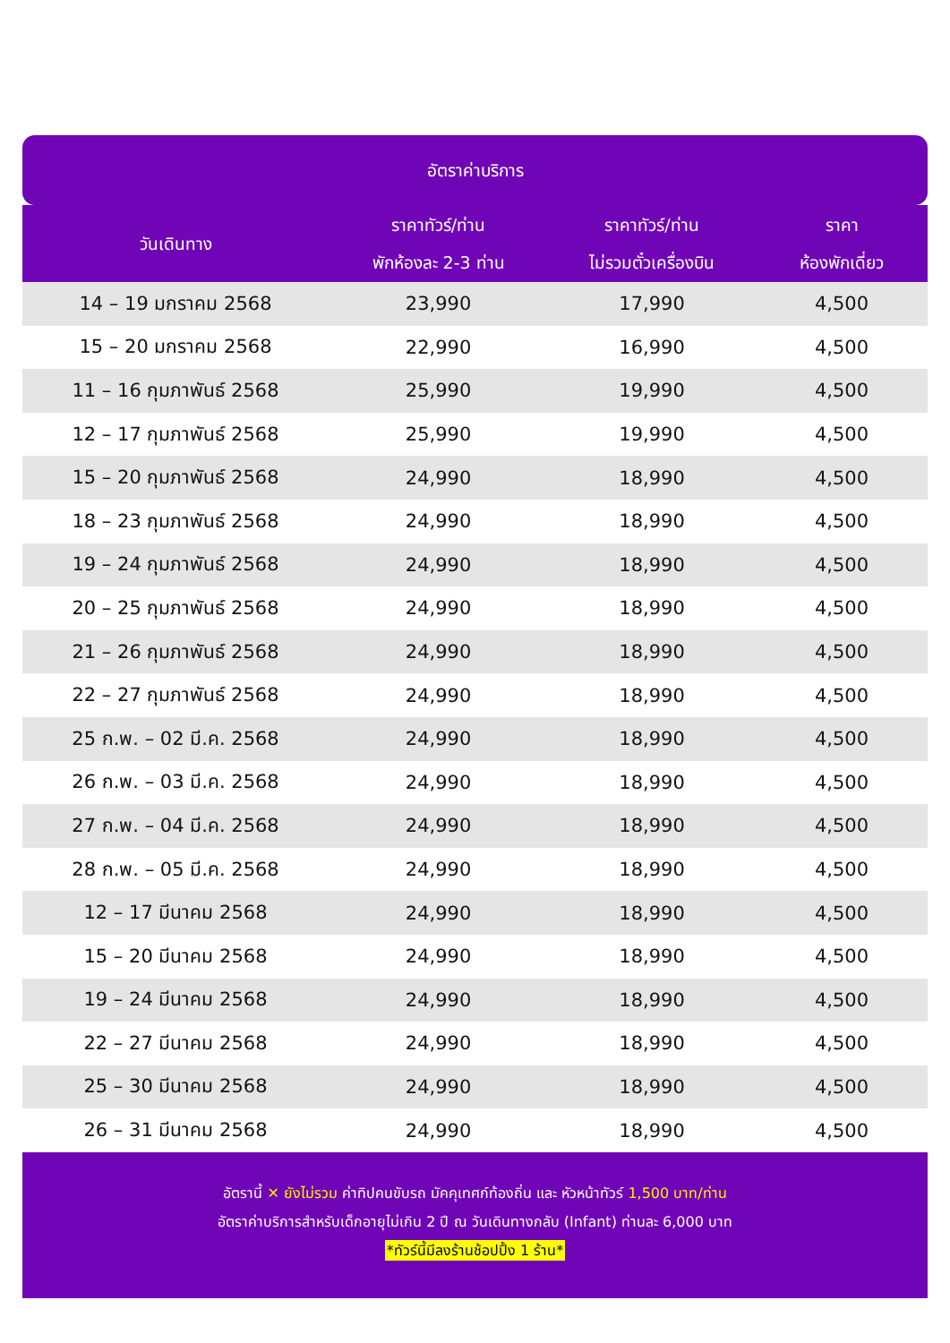อัตราค่าบริการ
| วันเดินทาง | ราคาทัวร์/ท่าน พักห้องละ 2-3 ท่าน | ราคาทัวร์/ท่าน ไม่รวมตั๋วเครื่องบิน | ราคา ห้องพักเดี่ยว |
| --- | --- | --- | --- |
| 14 – 19 มกราคม 2568 | 23,990 | 17,990 | 4,500 |
| 15 – 20 มกราคม 2568 | 22,990 | 16,990 | 4,500 |
| 11 – 16 กุมภาพันธ์ 2568 | 25,990 | 19,990 | 4,500 |
| 12 – 17 กุมภาพันธ์ 2568 | 25,990 | 19,990 | 4,500 |
| 15 – 20 กุมภาพันธ์ 2568 | 24,990 | 18,990 | 4,500 |
| 18 – 23 กุมภาพันธ์ 2568 | 24,990 | 18,990 | 4,500 |
| 19 – 24 กุมภาพันธ์ 2568 | 24,990 | 18,990 | 4,500 |
| 20 – 25 กุมภาพันธ์ 2568 | 24,990 | 18,990 | 4,500 |
| 21 – 26 กุมภาพันธ์ 2568 | 24,990 | 18,990 | 4,500 |
| 22 – 27 กุมภาพันธ์ 2568 | 24,990 | 18,990 | 4,500 |
| 25 ก.พ. – 02 มี.ค. 2568 | 24,990 | 18,990 | 4,500 |
| 26 ก.พ. – 03 มี.ค. 2568 | 24,990 | 18,990 | 4,500 |
| 27 ก.พ. – 04 มี.ค. 2568 | 24,990 | 18,990 | 4,500 |
| 28 ก.พ. – 05 มี.ค. 2568 | 24,990 | 18,990 | 4,500 |
| 12 – 17 มีนาคม 2568 | 24,990 | 18,990 | 4,500 |
| 15 – 20 มีนาคม 2568 | 24,990 | 18,990 | 4,500 |
| 19 – 24 มีนาคม 2568 | 24,990 | 18,990 | 4,500 |
| 22 – 27 มีนาคม 2568 | 24,990 | 18,990 | 4,500 |
| 25 – 30 มีนาคม 2568 | 24,990 | 18,990 | 4,500 |
| 26 – 31 มีนาคม 2568 | 24,990 | 18,990 | 4,500 |
อัตรานี้ ✕ ยังไม่รวม ค่าทิปคนขับรถ มัคคุเทศก์ท้องถิ่น และ หัวหน้าทัวร์ 1,500 บาท/ท่าน
อัตราค่าบริการสำหรับเด็กอายุไม่เกิน 2 ปี ณ วันเดินทางกลับ (Infant) ท่านละ 6,000 บาท
*ทัวร์นี้มีลงร้านช้อปปิ้ง 1 ร้าน*